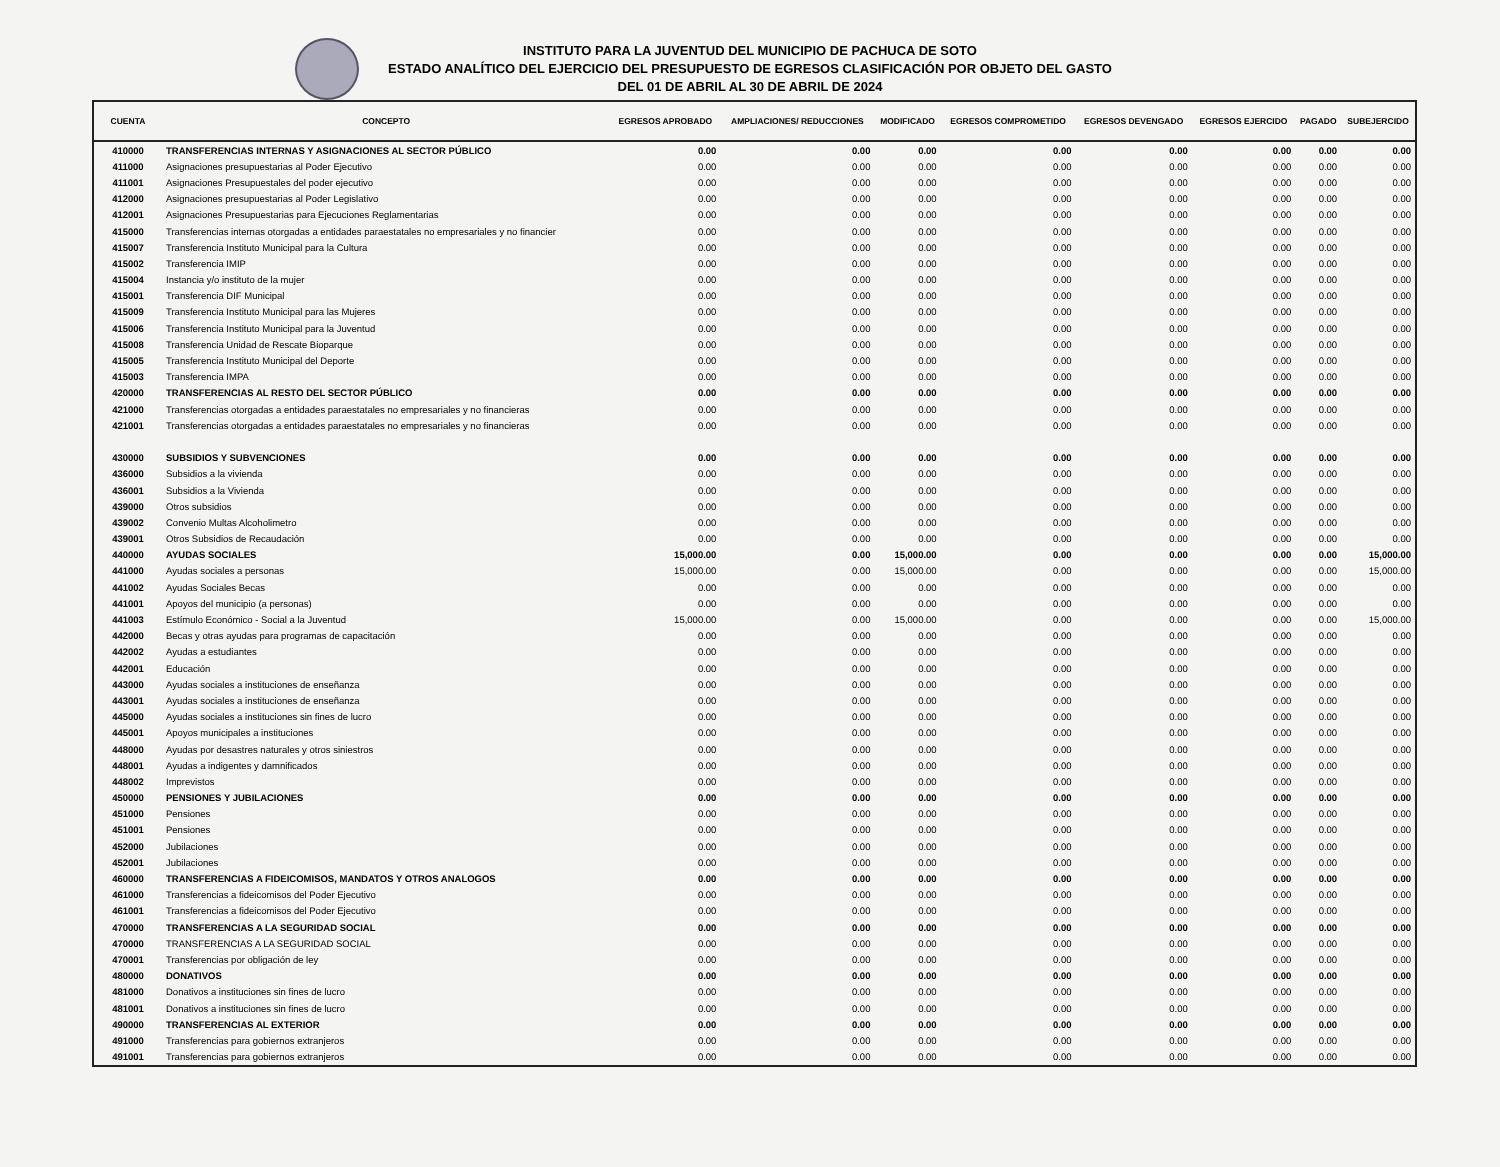INSTITUTO PARA LA JUVENTUD DEL MUNICIPIO DE PACHUCA DE SOTO
ESTADO ANALÍTICO DEL EJERCICIO DEL PRESUPUESTO DE EGRESOS CLASIFICACIÓN POR OBJETO DEL GASTO
DEL 01 DE ABRIL AL 30 DE ABRIL DE 2024
| CUENTA | CONCEPTO | EGRESOS APROBADO | AMPLIACIONES/ REDUCCIONES | MODIFICADO | EGRESOS COMPROMETIDO | EGRESOS DEVENGADO | EGRESOS EJERCIDO | PAGADO | SUBEJERCIDO |
| --- | --- | --- | --- | --- | --- | --- | --- | --- | --- |
| 410000 | TRANSFERENCIAS INTERNAS Y ASIGNACIONES AL SECTOR PÚBLICO | 0.00 | 0.00 | 0.00 | 0.00 | 0.00 | 0.00 | 0.00 | 0.00 |
| 411000 | Asignaciones presupuestarias al Poder Ejecutivo | 0.00 | 0.00 | 0.00 | 0.00 | 0.00 | 0.00 | 0.00 | 0.00 |
| 411001 | Asignaciones Presupuestales del poder ejecutivo | 0.00 | 0.00 | 0.00 | 0.00 | 0.00 | 0.00 | 0.00 | 0.00 |
| 412000 | Asignaciones presupuestarias al Poder Legislativo | 0.00 | 0.00 | 0.00 | 0.00 | 0.00 | 0.00 | 0.00 | 0.00 |
| 412001 | Asignaciones Presupuestarias para Ejecuciones Reglamentarias | 0.00 | 0.00 | 0.00 | 0.00 | 0.00 | 0.00 | 0.00 | 0.00 |
| 415000 | Transferencias internas otorgadas a entidades paraestatales no empresariales y no financier | 0.00 | 0.00 | 0.00 | 0.00 | 0.00 | 0.00 | 0.00 | 0.00 |
| 415007 | Transferencia Instituto Municipal para la Cultura | 0.00 | 0.00 | 0.00 | 0.00 | 0.00 | 0.00 | 0.00 | 0.00 |
| 415002 | Transferencia IMIP | 0.00 | 0.00 | 0.00 | 0.00 | 0.00 | 0.00 | 0.00 | 0.00 |
| 415004 | Instancia y/o instituto de la mujer | 0.00 | 0.00 | 0.00 | 0.00 | 0.00 | 0.00 | 0.00 | 0.00 |
| 415001 | Transferencia DIF Municipal | 0.00 | 0.00 | 0.00 | 0.00 | 0.00 | 0.00 | 0.00 | 0.00 |
| 415009 | Transferencia Instituto Municipal para las Mujeres | 0.00 | 0.00 | 0.00 | 0.00 | 0.00 | 0.00 | 0.00 | 0.00 |
| 415006 | Transferencia Instituto Municipal para la Juventud | 0.00 | 0.00 | 0.00 | 0.00 | 0.00 | 0.00 | 0.00 | 0.00 |
| 415008 | Transferencia Unidad de Rescate Bioparque | 0.00 | 0.00 | 0.00 | 0.00 | 0.00 | 0.00 | 0.00 | 0.00 |
| 415005 | Transferencia Instituto Municipal del Deporte | 0.00 | 0.00 | 0.00 | 0.00 | 0.00 | 0.00 | 0.00 | 0.00 |
| 415003 | Transferencia IMPA | 0.00 | 0.00 | 0.00 | 0.00 | 0.00 | 0.00 | 0.00 | 0.00 |
| 420000 | TRANSFERENCIAS AL RESTO DEL SECTOR PÚBLICO | 0.00 | 0.00 | 0.00 | 0.00 | 0.00 | 0.00 | 0.00 | 0.00 |
| 421000 | Transferencias otorgadas a entidades paraestatales no empresariales y no financieras | 0.00 | 0.00 | 0.00 | 0.00 | 0.00 | 0.00 | 0.00 | 0.00 |
| 421001 | Transferencias otorgadas a entidades paraestatales no empresariales y no financieras | 0.00 | 0.00 | 0.00 | 0.00 | 0.00 | 0.00 | 0.00 | 0.00 |
| 430000 | SUBSIDIOS Y SUBVENCIONES | 0.00 | 0.00 | 0.00 | 0.00 | 0.00 | 0.00 | 0.00 | 0.00 |
| 436000 | Subsidios a la vivienda | 0.00 | 0.00 | 0.00 | 0.00 | 0.00 | 0.00 | 0.00 | 0.00 |
| 436001 | Subsidios a la Vivienda | 0.00 | 0.00 | 0.00 | 0.00 | 0.00 | 0.00 | 0.00 | 0.00 |
| 439000 | Otros subsidios | 0.00 | 0.00 | 0.00 | 0.00 | 0.00 | 0.00 | 0.00 | 0.00 |
| 439002 | Convenio Multas Alcoholimetro | 0.00 | 0.00 | 0.00 | 0.00 | 0.00 | 0.00 | 0.00 | 0.00 |
| 439001 | Otros Subsidios de Recaudación | 0.00 | 0.00 | 0.00 | 0.00 | 0.00 | 0.00 | 0.00 | 0.00 |
| 440000 | AYUDAS SOCIALES | 15,000.00 | 0.00 | 15,000.00 | 0.00 | 0.00 | 0.00 | 0.00 | 15,000.00 |
| 441000 | Ayudas sociales a personas | 15,000.00 | 0.00 | 15,000.00 | 0.00 | 0.00 | 0.00 | 0.00 | 15,000.00 |
| 441002 | Ayudas Sociales Becas | 0.00 | 0.00 | 0.00 | 0.00 | 0.00 | 0.00 | 0.00 | 0.00 |
| 441001 | Apoyos del municipio (a personas) | 0.00 | 0.00 | 0.00 | 0.00 | 0.00 | 0.00 | 0.00 | 0.00 |
| 441003 | Estímulo Económico - Social a la Juventud | 15,000.00 | 0.00 | 15,000.00 | 0.00 | 0.00 | 0.00 | 0.00 | 15,000.00 |
| 442000 | Becas y otras ayudas para programas de capacitación | 0.00 | 0.00 | 0.00 | 0.00 | 0.00 | 0.00 | 0.00 | 0.00 |
| 442002 | Ayudas a estudiantes | 0.00 | 0.00 | 0.00 | 0.00 | 0.00 | 0.00 | 0.00 | 0.00 |
| 442001 | Educación | 0.00 | 0.00 | 0.00 | 0.00 | 0.00 | 0.00 | 0.00 | 0.00 |
| 443000 | Ayudas sociales a instituciones de enseñanza | 0.00 | 0.00 | 0.00 | 0.00 | 0.00 | 0.00 | 0.00 | 0.00 |
| 443001 | Ayudas sociales a instituciones de enseñanza | 0.00 | 0.00 | 0.00 | 0.00 | 0.00 | 0.00 | 0.00 | 0.00 |
| 445000 | Ayudas sociales a instituciones sin fines de lucro | 0.00 | 0.00 | 0.00 | 0.00 | 0.00 | 0.00 | 0.00 | 0.00 |
| 445001 | Apoyos municipales a instituciones | 0.00 | 0.00 | 0.00 | 0.00 | 0.00 | 0.00 | 0.00 | 0.00 |
| 448000 | Ayudas por desastres naturales y otros siniestros | 0.00 | 0.00 | 0.00 | 0.00 | 0.00 | 0.00 | 0.00 | 0.00 |
| 448001 | Ayudas a indigentes y damnificados | 0.00 | 0.00 | 0.00 | 0.00 | 0.00 | 0.00 | 0.00 | 0.00 |
| 448002 | Imprevistos | 0.00 | 0.00 | 0.00 | 0.00 | 0.00 | 0.00 | 0.00 | 0.00 |
| 450000 | PENSIONES Y JUBILACIONES | 0.00 | 0.00 | 0.00 | 0.00 | 0.00 | 0.00 | 0.00 | 0.00 |
| 451000 | Pensiones | 0.00 | 0.00 | 0.00 | 0.00 | 0.00 | 0.00 | 0.00 | 0.00 |
| 451001 | Pensiones | 0.00 | 0.00 | 0.00 | 0.00 | 0.00 | 0.00 | 0.00 | 0.00 |
| 452000 | Jubilaciones | 0.00 | 0.00 | 0.00 | 0.00 | 0.00 | 0.00 | 0.00 | 0.00 |
| 452001 | Jubilaciones | 0.00 | 0.00 | 0.00 | 0.00 | 0.00 | 0.00 | 0.00 | 0.00 |
| 460000 | TRANSFERENCIAS A FIDEICOMISOS, MANDATOS Y OTROS ANALOGOS | 0.00 | 0.00 | 0.00 | 0.00 | 0.00 | 0.00 | 0.00 | 0.00 |
| 461000 | Transferencias a fideicomisos del Poder Ejecutivo | 0.00 | 0.00 | 0.00 | 0.00 | 0.00 | 0.00 | 0.00 | 0.00 |
| 461001 | Transferencias a fideicomisos del Poder Ejecutivo | 0.00 | 0.00 | 0.00 | 0.00 | 0.00 | 0.00 | 0.00 | 0.00 |
| 470000 | TRANSFERENCIAS A LA SEGURIDAD SOCIAL | 0.00 | 0.00 | 0.00 | 0.00 | 0.00 | 0.00 | 0.00 | 0.00 |
| 470000 | TRANSFERENCIAS A LA SEGURIDAD SOCIAL | 0.00 | 0.00 | 0.00 | 0.00 | 0.00 | 0.00 | 0.00 | 0.00 |
| 470001 | Transferencias por obligación de ley | 0.00 | 0.00 | 0.00 | 0.00 | 0.00 | 0.00 | 0.00 | 0.00 |
| 480000 | DONATIVOS | 0.00 | 0.00 | 0.00 | 0.00 | 0.00 | 0.00 | 0.00 | 0.00 |
| 481000 | Donativos a instituciones sin fines de lucro | 0.00 | 0.00 | 0.00 | 0.00 | 0.00 | 0.00 | 0.00 | 0.00 |
| 481001 | Donativos a instituciones sin fines de lucro | 0.00 | 0.00 | 0.00 | 0.00 | 0.00 | 0.00 | 0.00 | 0.00 |
| 490000 | TRANSFERENCIAS AL EXTERIOR | 0.00 | 0.00 | 0.00 | 0.00 | 0.00 | 0.00 | 0.00 | 0.00 |
| 491000 | Transferencias para gobiernos extranjeros | 0.00 | 0.00 | 0.00 | 0.00 | 0.00 | 0.00 | 0.00 | 0.00 |
| 491001 | Transferencias para gobiernos extranjeros | 0.00 | 0.00 | 0.00 | 0.00 | 0.00 | 0.00 | 0.00 | 0.00 |